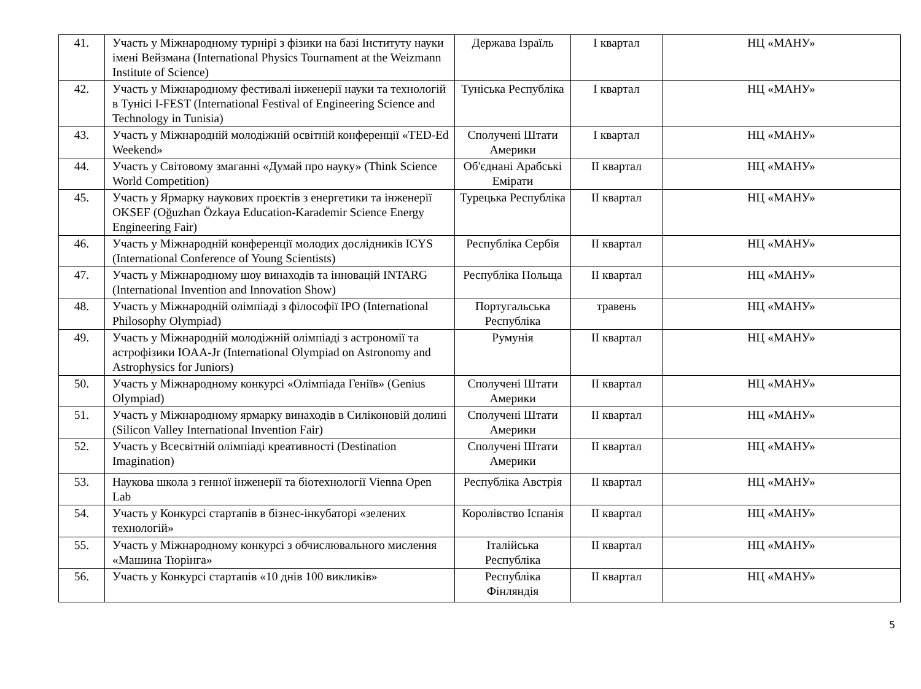| 41. | Участь у Міжнародному турнірі з фізики на базі Інституту науки імені Вейзмана (International Physics Tournament at the Weizmann Institute of Science) | Держава Ізраїль | І квартал | НЦ «МАНУ» |
| 42. | Участь у Міжнародному фестивалі інженерії науки та технологій в Тунісі I-FEST (International Festival of Engineering Science and Technology in Tunisia) | Туніська Республіка | І квартал | НЦ «МАНУ» |
| 43. | Участь у Міжнародній молодіжній освітній конференції «TED-Ed Weekend» | Сполучені Штати Америки | І квартал | НЦ «МАНУ» |
| 44. | Участь у Світовому змаганні «Думай про науку» (Think Science World Competition) | Об'єднані Арабські Емірати | ІІ квартал | НЦ «МАНУ» |
| 45. | Участь у Ярмарку наукових проєктів з енергетики та інженерії OKSEF (Oğuzhan Özkaya Education-Karademir Science Energy Engineering Fair) | Турецька Республіка | ІІ квартал | НЦ «МАНУ» |
| 46. | Участь у Міжнародній конференції молодих дослідників ICYS (International Conference of Young Scientists) | Республіка Сербія | ІІ квартал | НЦ «МАНУ» |
| 47. | Участь у Міжнародному шоу винаходів та інновацій INTARG (International Invention and Innovation Show) | Республіка Польща | ІІ квартал | НЦ «МАНУ» |
| 48. | Участь у Міжнародній олімпіаді з філософії IPO (International Philosophy Olympiad) | Португальська Республіка | травень | НЦ «МАНУ» |
| 49. | Участь у Міжнародній молодіжній олімпіаді з астрономії та астрофізики IOAA-Jr (International Olympiad on Astronomy and Astrophysics for Juniors) | Румунія | ІІ квартал | НЦ «МАНУ» |
| 50. | Участь у Міжнародному конкурсі «Олімпіада Геніїв» (Genius Olympiad) | Сполучені Штати Америки | ІІ квартал | НЦ «МАНУ» |
| 51. | Участь у Міжнародному ярмарку винаходів в Силіконовій долині (Silicon Valley International Invention Fair) | Сполучені Штати Америки | ІІ квартал | НЦ «МАНУ» |
| 52. | Участь у Всесвітній олімпіаді креативності (Destination Imagination) | Сполучені Штати Америки | ІІ квартал | НЦ «МАНУ» |
| 53. | Наукова школа з генної інженерії та біотехнології Vienna Open Lab | Республіка Австрія | ІІ квартал | НЦ «МАНУ» |
| 54. | Участь у Конкурсі стартапів в бізнес-інкубаторі «зелених технологій» | Королівство Іспанія | ІІ квартал | НЦ «МАНУ» |
| 55. | Участь у Міжнародному конкурсі з обчислювального мислення «Машина Тюрінга» | Італійська Республіка | ІІ квартал | НЦ «МАНУ» |
| 56. | Участь у Конкурсі стартапів «10 днів 100 викликів» | Республіка Фінляндія | ІІ квартал | НЦ «МАНУ» |
5